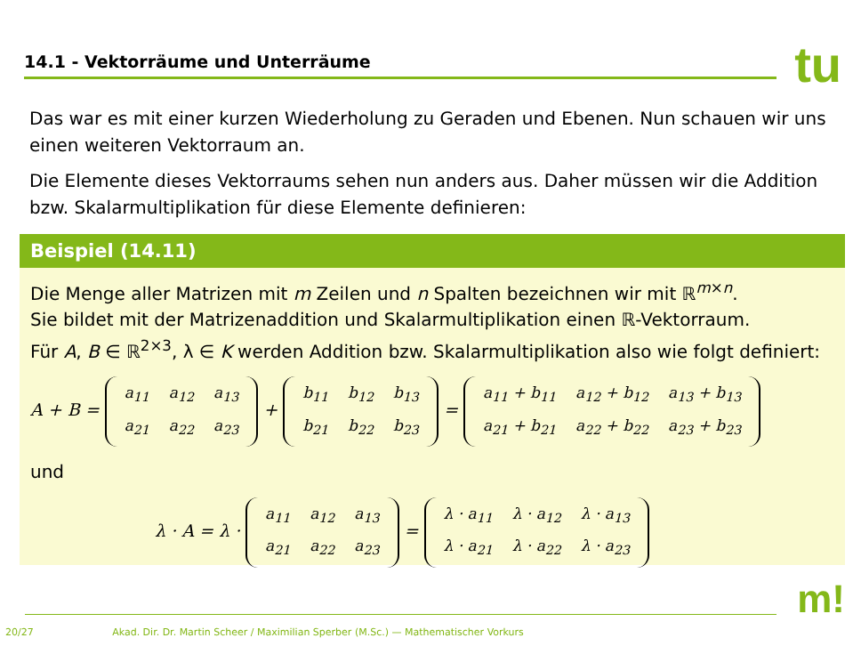14.1 - Vektorräume und Unterräume tu
Das war es mit einer kurzen Wiederholung zu Geraden und Ebenen. Nun schauen wir uns einen weiteren Vektorraum an.
Die Elemente dieses Vektorraums sehen nun anders aus. Daher müssen wir die Addition bzw. Skalarmultiplikation für diese Elemente definieren:
Beispiel (14.11)
Die Menge aller Matrizen mit m Zeilen und n Spalten bezeichnen wir mit ℝ<sup>m×n</sup>.
Sie bildet mit der Matrizenaddition und Skalarmultiplikation einen ℝ-Vektorraum.
Für A, B ∈ ℝ<sup>2×3</sup>, λ ∈ K werden Addition bzw. Skalarmultiplikation also wie folgt definiert:
A + B =
| a<sub>11</sub> | a<sub>12</sub> | a<sub>13</sub> |
| a<sub>21</sub> | a<sub>22</sub> | a<sub>23</sub> |
+
| b<sub>11</sub> | b<sub>12</sub> | b<sub>13</sub> |
| b<sub>21</sub> | b<sub>22</sub> | b<sub>23</sub> |
=
| a<sub>11</sub> + b<sub>11</sub> | a<sub>12</sub> + b<sub>12</sub> | a<sub>13</sub> + b<sub>13</sub> |
| a<sub>21</sub> + b<sub>21</sub> | a<sub>22</sub> + b<sub>22</sub> | a<sub>23</sub> + b<sub>23</sub> |
und
λ · A = λ ·
| a<sub>11</sub> | a<sub>12</sub> | a<sub>13</sub> |
| a<sub>21</sub> | a<sub>22</sub> | a<sub>23</sub> |
=
| λ · a<sub>11</sub> | λ · a<sub>12</sub> | λ · a<sub>13</sub> |
| λ · a<sub>21</sub> | λ · a<sub>22</sub> | λ · a<sub>23</sub> |
m!
20/27 Akad. Dir. Dr. Martin Scheer / Maximilian Sperber (M.Sc.) — Mathematischer Vorkurs